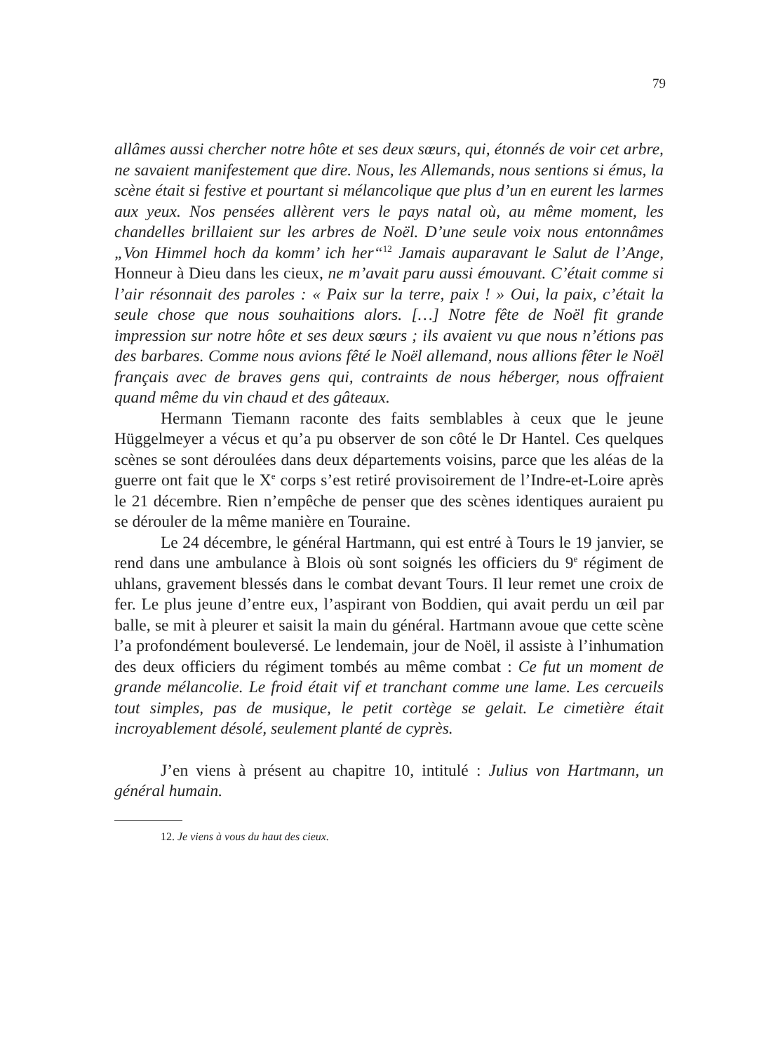79
allâmes aussi chercher notre hôte et ses deux sœurs, qui, étonnés de voir cet arbre, ne savaient manifestement que dire. Nous, les Allemands, nous sentions si émus, la scène était si festive et pourtant si mélancolique que plus d’un en eurent les larmes aux yeux. Nos pensées allèrent vers le pays natal où, au même moment, les chandelles brillaient sur les arbres de Noël. D’une seule voix nous entonnâmes „Von Himmel hoch da komm’ ich her“<sup>12</sup> Jamais auparavant le Salut de l’Ange, Honneur à Dieu dans les cieux, ne m’avait paru aussi émouvant. C’était comme si l’air résonnait des paroles : « Paix sur la terre, paix ! » Oui, la paix, c’était la seule chose que nous souhaitions alors. […] Notre fête de Noël fit grande impression sur notre hôte et ses deux sœurs ; ils avaient vu que nous n’étions pas des barbares. Comme nous avions fêté le Noël allemand, nous allions fêter le Noël français avec de braves gens qui, contraints de nous héberger, nous offraient quand même du vin chaud et des gâteaux.
Hermann Tiemann raconte des faits semblables à ceux que le jeune Hüggelmeyer a vécus et qu’a pu observer de son côté le Dr Hantel. Ces quelques scènes se sont déroulées dans deux départements voisins, parce que les aléas de la guerre ont fait que le X<sup>e</sup> corps s’est retiré provisoirement de l’Indre-et-Loire après le 21 décembre. Rien n’empêche de penser que des scènes identiques auraient pu se dérouler de la même manière en Touraine.
Le 24 décembre, le général Hartmann, qui est entré à Tours le 19 janvier, se rend dans une ambulance à Blois où sont soignés les officiers du 9<sup>e</sup> régiment de uhlans, gravement blessés dans le combat devant Tours. Il leur remet une croix de fer. Le plus jeune d’entre eux, l’aspirant von Boddien, qui avait perdu un œil par balle, se mit à pleurer et saisit la main du général. Hartmann avoue que cette scène l’a profondément bouleversé. Le lendemain, jour de Noël, il assiste à l’inhumation des deux officiers du régiment tombés au même combat : Ce fut un moment de grande mélancolie. Le froid était vif et tranchant comme une lame. Les cercueils tout simples, pas de musique, le petit cortège se gelait. Le cimetière était incroyablement désolé, seulement planté de cyprès.
J’en viens à présent au chapitre 10, intitulé : Julius von Hartmann, un général humain.
12. Je viens à vous du haut des cieux.